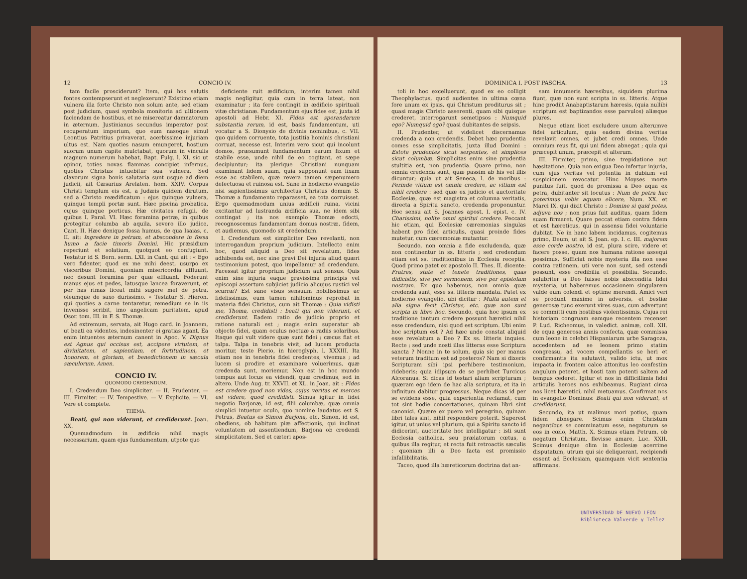12 CONCIO IV.
tam facile prosciderunt? Item, qui hos salutis fontes contempserunt et neglexerunt? Existimo etiam vulnera illa forte Christo non solum ante, sed etiam post judicium, quasi symbola monitoria ad ultionem faciendam de hostibus, et ne misereatur damnatorum in æternum. Justinianus secundus imperator post recuperatum imperium, quo eum nasoque simul Leontius Patritius privaverat, acerbissime injuriam ultus est. Nam quoties nasum emungeret, hostium suorum unum capite mulctabat, quorum in vinculis magnum numerum habebat, Bapt. Fulg. l. XI. sic ut opinor, toties novas flammas concipiet infernus, quoties Christus intuebitur sua vulnera. Sed clavorum signa bonis salutaria sunt usque ad diem judicii, ait Cæsarius Arelaten. hom. XXIV. Corpus Christi templum eis est, a Judæis quidem dirutum, sed a Christo reædificatum : ejus quinque vulnera, quinque templi portæ sunt. Hæc piscina probatica, cujus quinque porticus. Hæ civitates refugii, de quibus I. Paral. VI. Hæc foramina petræ, in quibus protegitur columba ab aquila, severo illo judice, Cant. II. Hæc denique fossa humus, de qua Isaias, c. II. ait: Ingredere in petram, et abscondere in fossa humo a facie timoris Domini. Hic præsidium reperiunt et solatium, quotquot eo confugiunt. Testatur id S. Bern. serm. LXI. in Cant. qui ait : « Ego vero fidenter, quod ex me mihi deest, usurpo ex visceribus Domini, quoniam misericordia affluunt, nec desunt foramina per quæ effluant. Foderunt manus ejus et pedes, latusque lancea foraverunt, et per has rimas liceat mihi sugere mel de petra, oleumque de saxo durissimo. » Testatur S. Hieron. qui quoties a carne tentaretur, remedium se in iis invenisse scribit, imo angelicam puritatem, apud Osor. tom. III. in F. S. Thomæ.
Ad extremum, servata, ait Hugo card. in Joannem, ut beati ea videntes, indesinenter ei gratias agant. Ea enim intuentes æternum canent in Apoc. V. Dignus est Agnus qui occisus est, accipere virtutem, et divinitatem, et sapientiam, et fortitudinem, et honorem, et gloriam, et benedictionem in sæcula sæculorum. Amen.
CONCIO IV.
QUOMODO CREDENDUM.
I. Credendum Deo simpliciter. — II. Prudenter. — III. Firmiter. — IV. Tempestive. — V. Explicite. — VI. Vere et complete.
THEMA.
Beati, qui non viderunt, et crediderunt. Joan. XX.
Quemadmodum in ædificio nihil magis necessarium, quam ejus fundamentum, utpote quo
deficiente ruit ædificium, interim tamen nihil magis negligitur, quia cum in terra lateat, non examinatur ; ita fere contingit in ædificio spirituali vitæ christianæ. Fundamentum ejus fides est, juxta id apostoli ad Hebr. XI. Fides est sperandarum substantia rerum, id est, basis fundamentum, uti vocatur a S. Dionysio de divinis nominibus, c. VII. quo quidem corruente, tota justitia hominis christiani corruat, necesse est. Interim vero sicut qui incolunt domos, præsumunt fundamentum earum fixum et stabile esse, unde nihil de eo cogitant, et sæpe decipiuntur; ita plerique Christiani nunquam examinant fidem suam, quia supponunt eam fixam esse ac stabilem, quæ revera tamen sæpenumero defectuosa et ruinosa est. Sane in hodierno evangelio nisi sapientissimus architectus Christus domum S. Thomæ a fundamento reparasset, ea tota corruisset. Ergo quemadmodum unius ædificii ruina, vicini excitantur ad lustranda ædificia sua, ne idem sibi contingat ; ita nos exemplo Thomæ edocti, recognoscemus fundamentum domus nostræ, fidem, et audiemus, quomodo sit credendum.
I. Credendum est simpliciter Deo revelanti, non interrogandum proprium judicium. Intellecto enim hoc, quod aliquid a Deo sit revelatum, fides adhibenda est, nec sine gravi Dei injuria aliud quæri testimonium potest, quo impellamur ad credendum. Facessat igitur proprium judicium aut sensus. Quis enim sine injuria eaque gravissima principis vel episcopi assertum subjiciet judicio alicujus rustici vel scurræ? Est sane visus sensuum nobilissimus ac fidelissimus, eum tamen nihilominus reprobat in materia fidei Christus, cum ait Thomæ : Quia vidisti me, Thoma, credidisti : beati qui non viderunt, et crediderunt. Eadem ratio de judicio proprio et ratione naturali est ; magis enim superatur ab objecto fidei, quam oculus noctuæ a radiis solaribus. Itaque qui vult videre quæ sunt fidei ; cæcus fiat et talpa. Talpa in tenebris vivit, ad lucem producta moritur, teste Pierio, in hieroglyph. l. XXXIII. Ita etiam nos in tenebris fidei credentes, vivemus ; ad lucem si prodire et examinare voluerimus, quæ credenda sunt, moriemur. Non est in hoc mundo tempus aut locus ea videndi, quæ credimus, sed in altero. Unde Aug. tr. XXVII. et XL. in Joan. ait : Fides est credere quod non vides, cujus veritas et merces est videre, quod credidisti. Simus igitur in fidei negotio Barjonæ, id est, filii columbæ, quæ omnia simplici intuetur oculo, quo nomine laudatus est S. Petrus, Beatus es Simon Barjona, etc. Simon, id est, obediens, ob habitum piæ affectionis, qui inclinat voluntatem ad assentiendum, Barjona ob credendi simplicitatem. Sed et cæteri apos-
DOMINICA I. POST PASCHA. 13
toli in hoc excelluerunt, quod ex eo colligit Theophylactus, quod audientes in ultima cœna fore unum ex ipsis, qui Christum proditurus sit ; quasi magis Christo asserenti, quam sibi quisque crederet, interrogarunt semetipsos : Numquid ego? Numquid ego? quasi dubitantes de seipsis.
II. Prudenter, ut videlicet discernamus credenda a non credendis. Debet hæc prudentia comes esse simplicitatis, juxta illud Domini : Estote prudentes sicut serpentes, et simplices sicut columbæ. Simplicitas enim sine prudentia stultitia est, non prudentia. Quare primo, non omnia credenda sunt, quæ passim ab his vel illis dicuntur; quia ut ait Seneca, l. de moribus : Perinde vitium est omnia credere, ac vitium est nihil credere : sed quæ ex judicio et auctoritate Ecclesiæ, quæ est magistra et columna veritatis, directa a Spiritu sancto, credenda proponuntur. Hoc sensu ait S. Joannes apost. I. epist. c. IV. Charissimi, nolite omni spiritui credere. Peccant hic etiam, qui Ecclesiæ cæremonias singulas habent pro fidei articulis, quasi proinde fides mutetur, cum cæremoniæ mutantur.
Secundo, non omnia a fide excludenda, quæ non continentur in ss. litteris ; sed credendum etiam est ss. traditionibus in Ecclesia receptis. Quod primo patet ex apostolo II. Thes. II. dicente: Fratres, state et tenete traditiones, quas didicistis, sive per sermonem, sive per epistolam nostram. Ex quo habemus, non omnia quæ credenda sunt, esse ss. litteris mandata. Patet ex hodierno evangelio, ubi dicitur : Multa autem et alia signa fecit Christus, etc. quæ non sunt scripta in libro hoc. Secundo, quia hoc ipsum ex traditione tantum credere possunt hæretici nihil esse credendum, nisi quod est scriptum. Ubi enim hoc scriptum est ? Ad hæc unde constat aliquid esse revelatum a Deo ? Ex ss. litteris inquies. Recte ; sed unde nosti illas litteras esse Scriptura sancta ? Nonne in te solum, quia sic per manus veterum traditum est ad posteros? Nam si dixeris Scripturam sibi ipsi perhibere testimonium, rideberis; quia idipsum de se perhibet Turcicus Alcoranus. Si dicas id testari aliam scripturam ; quæram ego idem de hac alia scriptura, et ita in infinitum dabitur progressus. Neque dicas id per se evidens esse, quia experientia reclamat, cum tot sint hodie concertationes, quinam libri sint canonici. Quære ex puero vel peregrino, quinam libri tales sint, nihil respondere poterit. Superest igitur, ut unius vel plurium, qui a Spiritu sancto id didicerint, auctoritate hoc intelligatur : isti sunt Ecclesia catholica, seu prælatorum cœtus, a quibus illa regitur, et recta fuit retroactis sæculis : quoniam illi a Deo facta est promissio infallibilitatis.
Taceo, quod illa hæreticorum doctrina dat an-
sam innumeris hæresibus, siquidem plurima fiunt, quæ non sunt scripta in ss. litteris. Atque hinc prodiit Anabaptistarum hæresis, (quia nullibi scriptum est baptizandos esse parvulos) aliæque plures.
Neque etiam licet excludere unum alterumve fidei articulum, quia eadem divina veritas revelavit omnes, et jubet credi omnes. Unde omnium reus fit, qui uni fidem abnegat ; quia qui præcepit unum, præcepit et alterum.
III. Firmiter, primo, sine trepidatione aut hæsitatione. Quia non exigua Deo infertur injuria, cum ejus veritas vel potentia in dubium vel suspicionem revocatur. Hinc Moyses morte punitus fuit, quod de promissa a Deo aqua ex petra, dubitanter sit locutus : Num de petra hac poterimus vobis aquam elicere, Num. XX. et Marci IX. qui dixit Christo : Domine si quid potes, adjuva nos ; non prius fuit auditus, quam fidem suam firmaret. Quare peccat etiam contra fidem et est hæreticus, qui in assensu fidei voluntarie dubitat. Ne in hanc labem incidamus, cogitemus primo, Deum, ut ait S. Joan. ep. I. c. III. majorem esse corde nostro, id est, plura scire, videre et facere posse, quam nos humana ratione assequi possimus. Sufficiat nobis mysteria illa non esse contra rationem, uti vere non sunt, sed ostendi possunt, esse credibilia et possibilia. Secundo, salubriter a Deo fuisse nobis abscondita fidei mysteria, ut haberemus occasionem singularem valde eum colendi et optime merendi. Amici veri se produnt maxime in adversis, et bestiæ generosæ tunc exerunt vires suas, cum advertunt se committi cum hostibus violentissimis. Cujus rei historiam congruam eamque recentem recenset P. Lud. Richeomus, in valedict. animæ, coll. XII. de equa generosa annis confecta, quæ commissa cum leone in celebri Hispaniarum urbe Saragoza, accedentem ad se leonem primo statim congressu, ad vocem compellantis se heri et confirmantis ita salutavit, valido ictu, ut mox impacta in frontem calce attonitus leo confestim angulum peteret, et hosti tam potenti saltem ad tempus cederet. Igitur et nos in difficillimis fidei articulis heroes nos exhibeamus. Rugiant circa nos licet hæretici, nihil metuamus. Confirmat nos in evangelio Dominus: Beati qui non viderunt, et crediderunt.
Secundo, ita ut malimus mori potius, quam fidem abnegare. Scimus enim Christum negantibus se comminatum esse, negaturum se eos in cœlo, Matth. X. Scimus etiam Petrum, ob negatum Christum, flevisse amare, Luc. XXII. Scimus denique olim in Ecclesiæ acerrime disputatum, utrum qui sic deliquerant, recipiendi essent ad Ecclesiam, quamquam vicit sententia affirmans.
UNIVERSIDAD DE NUEVO LEON
Biblioteca Valverde y Tellez